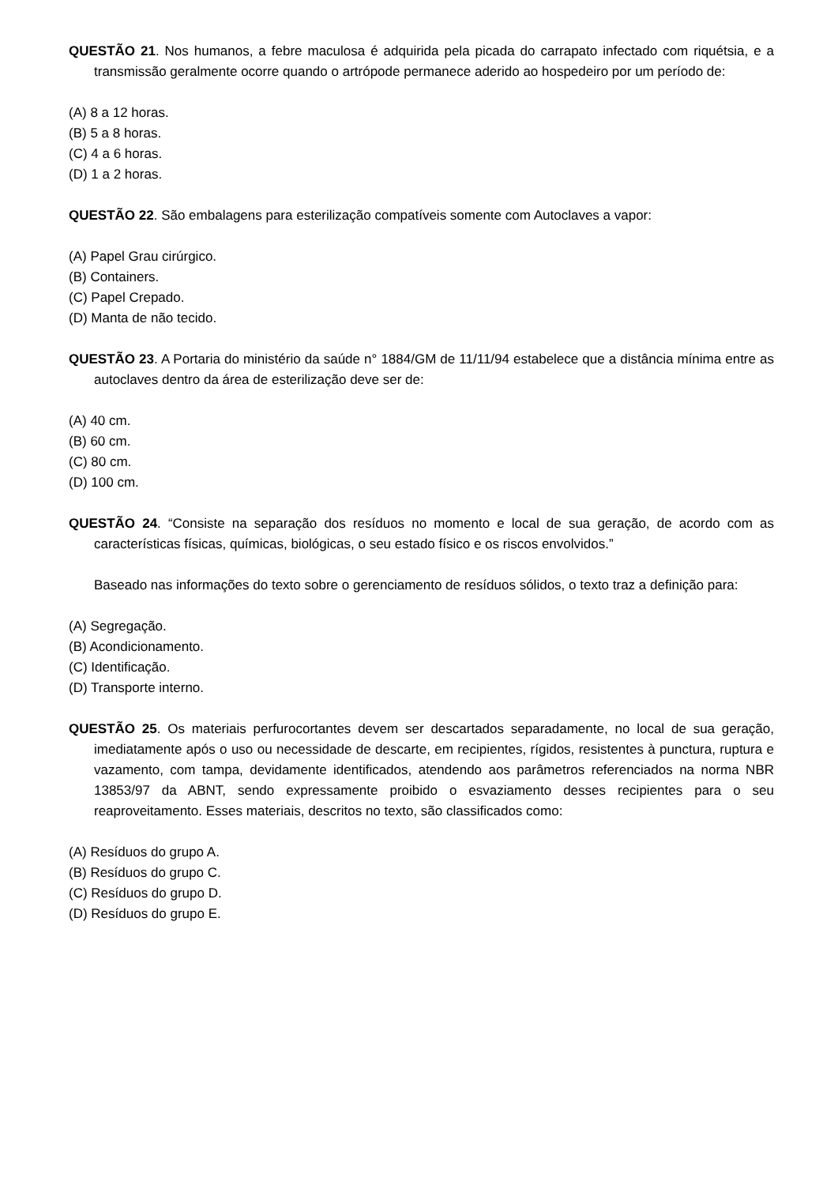QUESTÃO 21. Nos humanos, a febre maculosa é adquirida pela picada do carrapato infectado com riquétsia, e a transmissão geralmente ocorre quando o artrópode permanece aderido ao hospedeiro por um período de:
(A) 8 a 12 horas.
(B) 5 a 8 horas.
(C) 4 a 6 horas.
(D) 1 a 2 horas.
QUESTÃO 22. São embalagens para esterilização compatíveis somente com Autoclaves a vapor:
(A) Papel Grau cirúrgico.
(B) Containers.
(C) Papel Crepado.
(D) Manta de não tecido.
QUESTÃO 23. A Portaria do ministério da saúde n° 1884/GM de 11/11/94 estabelece que a distância mínima entre as autoclaves dentro da área de esterilização deve ser de:
(A) 40 cm.
(B) 60 cm.
(C) 80 cm.
(D) 100 cm.
QUESTÃO 24. “Consiste na separação dos resíduos no momento e local de sua geração, de acordo com as características físicas, químicas, biológicas, o seu estado físico e os riscos envolvidos.”
Baseado nas informações do texto sobre o gerenciamento de resíduos sólidos, o texto traz a definição para:
(A) Segregação.
(B) Acondicionamento.
(C) Identificação.
(D) Transporte interno.
QUESTÃO 25. Os materiais perfurocortantes devem ser descartados separadamente, no local de sua geração, imediatamente após o uso ou necessidade de descarte, em recipientes, rígidos, resistentes à punctura, ruptura e vazamento, com tampa, devidamente identificados, atendendo aos parâmetros referenciados na norma NBR 13853/97 da ABNT, sendo expressamente proibido o esvaziamento desses recipientes para o seu reaproveitamento. Esses materiais, descritos no texto, são classificados como:
(A) Resíduos do grupo A.
(B) Resíduos do grupo C.
(C) Resíduos do grupo D.
(D) Resíduos do grupo E.